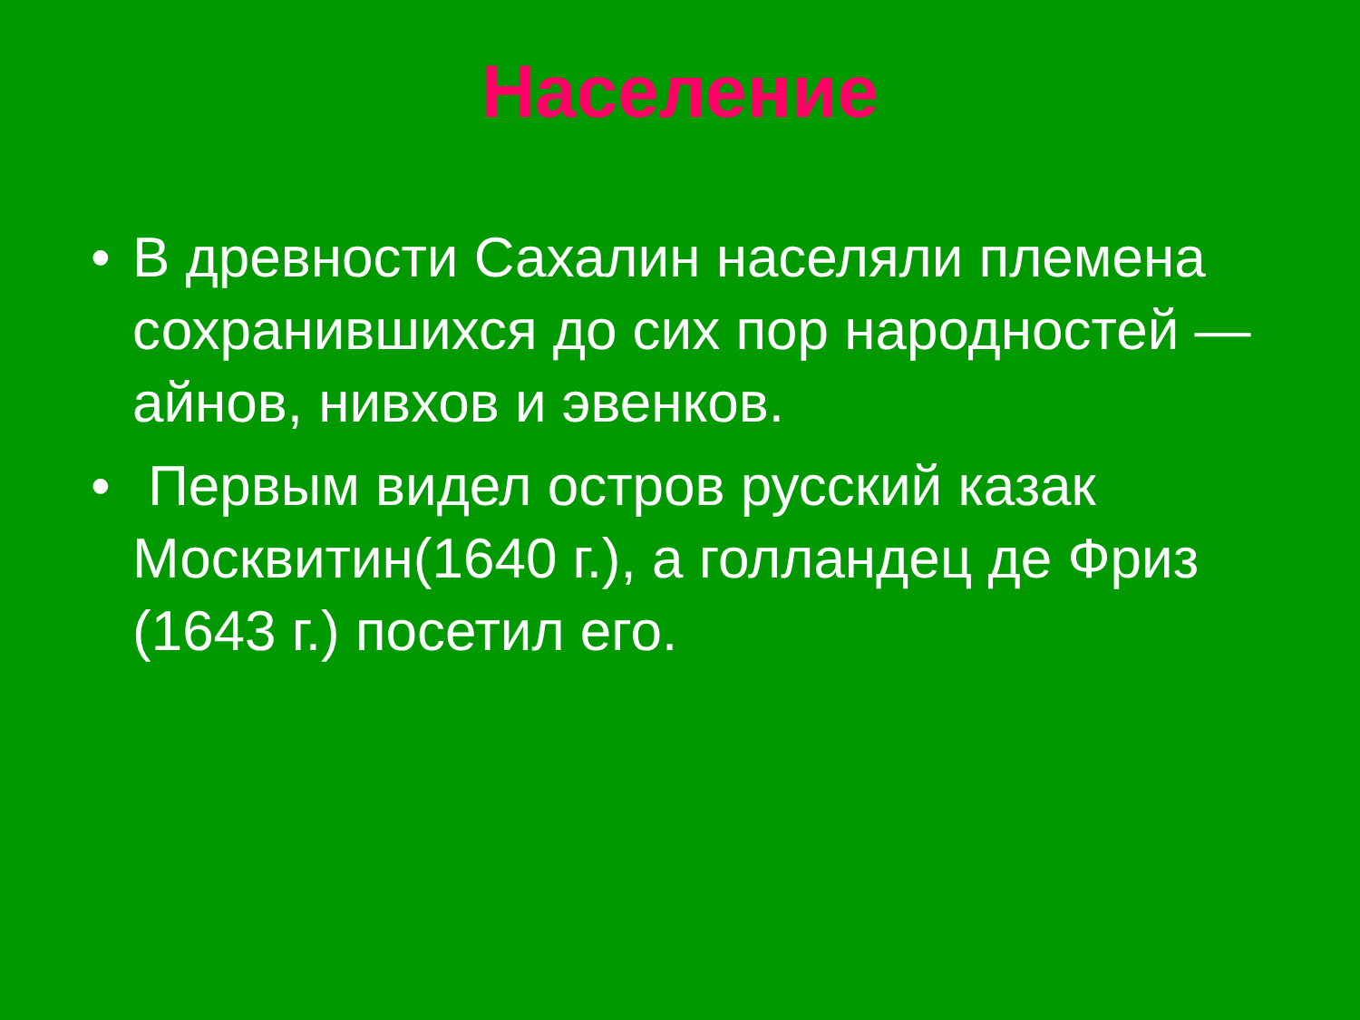Население
• В древности Сахалин населяли племена сохранившихся до сих пор народностей — айнов, нивхов и эвенков.
• Первым видел остров русский казак Москвитин(1640 г.), а голландец де Фриз (1643 г.) посетил его.